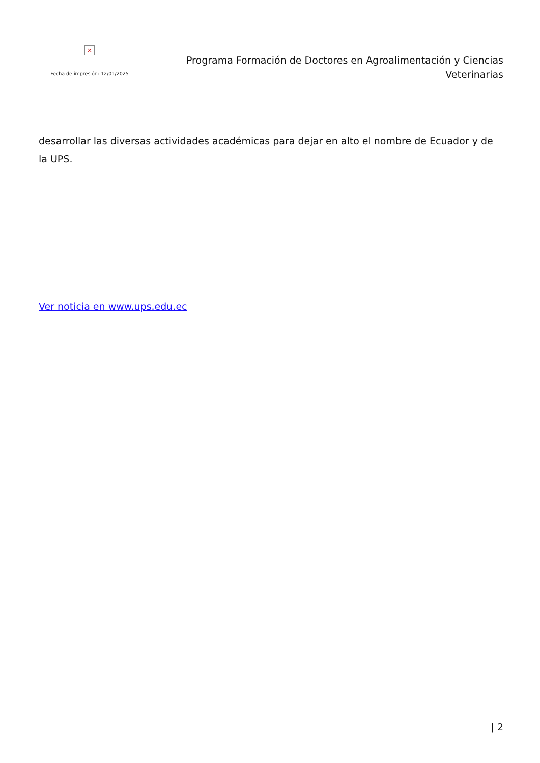×
Fecha de impresión: 12/01/2025
Programa Formación de Doctores en Agroalimentación y Ciencias
Veterinarias
desarrollar las diversas actividades académicas para dejar en alto el nombre de Ecuador y de la UPS.
Ver noticia en www.ups.edu.ec
| 2